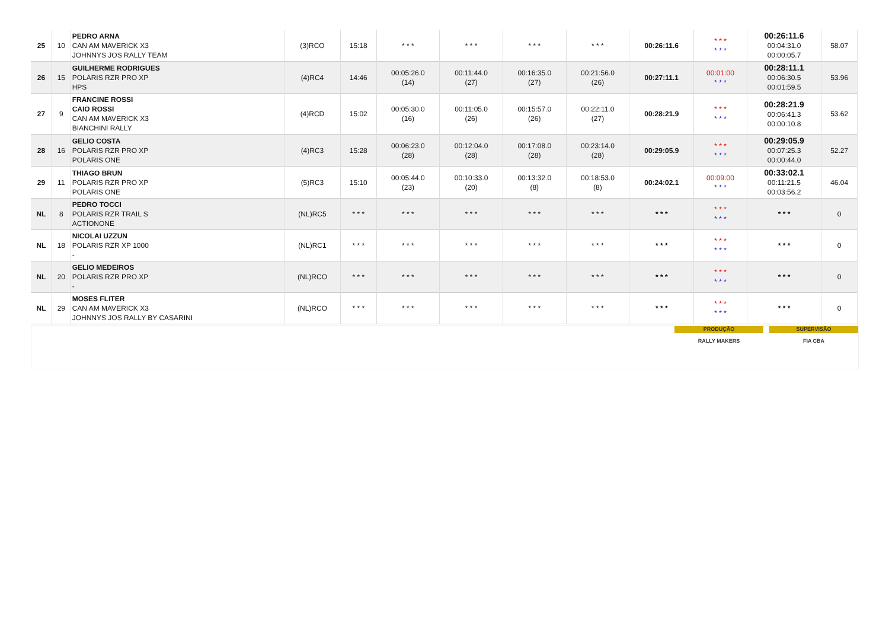| 25 | 10 | PEDRO ARNA CAN AM MAVERICK X3 JOHNNYS JOS RALLY TEAM | (3)RCO | 15:18 | * * * | * * * | * * * | * * * | 00:26:11.6 | * * * * * * | 00:26:11.6 00:04:31.0 00:00:05.7 | 58.07 |
| 26 | 15 | GUILHERME RODRIGUES POLARIS RZR PRO XP HPS | (4)RC4 | 14:46 | 00:05:26.0 (14) | 00:11:44.0 (27) | 00:16:35.0 (27) | 00:21:56.0 (26) | 00:27:11.1 | 00:01:00 * * * | 00:28:11.1 00:06:30.5 00:01:59.5 | 53.96 |
| 27 | 9 | FRANCINE ROSSI CAIO ROSSI CAN AM MAVERICK X3 BIANCHINI RALLY | (4)RCD | 15:02 | 00:05:30.0 (16) | 00:11:05.0 (26) | 00:15:57.0 (26) | 00:22:11.0 (27) | 00:28:21.9 | * * * * * * | 00:28:21.9 00:06:41.3 00:00:10.8 | 53.62 |
| 28 | 16 | GELIO COSTA POLARIS RZR PRO XP POLARIS ONE | (4)RC3 | 15:28 | 00:06:23.0 (28) | 00:12:04.0 (28) | 00:17:08.0 (28) | 00:23:14.0 (28) | 00:29:05.9 | * * * * * * | 00:29:05.9 00:07:25.3 00:00:44.0 | 52.27 |
| 29 | 11 | THIAGO BRUN POLARIS RZR PRO XP POLARIS ONE | (5)RC3 | 15:10 | 00:05:44.0 (23) | 00:10:33.0 (20) | 00:13:32.0 (8) | 00:18:53.0 (8) | 00:24:02.1 | 00:09:00 * * * | 00:33:02.1 00:11:21.5 00:03:56.2 | 46.04 |
| NL | 8 | PEDRO TOCCI POLARIS RZR TRAIL S ACTIONONE | (NL)RC5 | * * * | * * * | * * * | * * * | * * * | * * * | * * * * * * | * * * | 0 |
| NL | 18 | NICOLAI UZZUN POLARIS RZR XP 1000 - | (NL)RC1 | * * * | * * * | * * * | * * * | * * * | * * * | * * * * * * | * * * | 0 |
| NL | 20 | GELIO MEDEIROS POLARIS RZR PRO XP - | (NL)RCO | * * * | * * * | * * * | * * * | * * * | * * * | * * * * * * | * * * | 0 |
| NL | 29 | MOSES FLITER CAN AM MAVERICK X3 JOHNNYS JOS RALLY BY CASARINI | (NL)RCO | * * * | * * * | * * * | * * * | * * * | * * * | * * * * * * | * * * | 0 |
PRODUÇÃO
RALLY MAKERS
SUPERVISÃO
FIA CBA